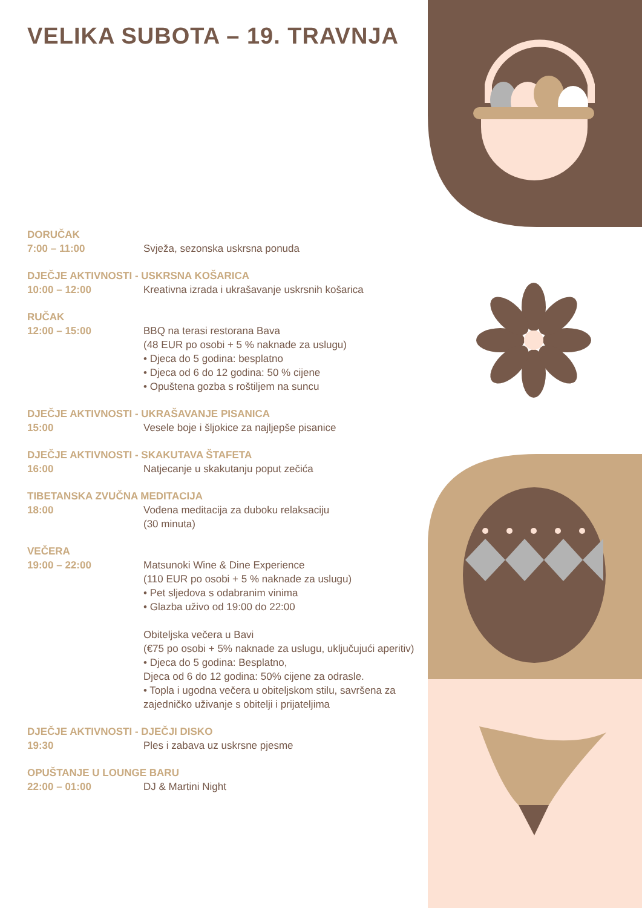VELIKA SUBOTA – 19. TRAVNJA
DORUČAK
7:00 – 11:00 Svježa, sezonska uskrsna ponuda
DJEČJE AKTIVNOSTI - USKRSNA KOŠARICA
10:00 – 12:00 Kreativna izrada i ukrašavanje uskrsnih košarica
RUČAK
12:00 – 15:00 BBQ na terasi restorana Bava
(48 EUR po osobi + 5 % naknade za uslugu)
• Djeca do 5 godina: besplatno
• Djeca od 6 do 12 godina: 50 % cijene
• Opuštena gozba s roštiljem na suncu
DJEČJE AKTIVNOSTI - UKRAŠAVANJE PISANICA
15:00 Vesele boje i šljokice za najljepše pisanice
DJEČJE AKTIVNOSTI - SKAKUTAVA ŠTAFETA
16:00 Natjecanje u skakutanju poput zečića
TIBETANSKA ZVUČNA MEDITACIJA
18:00 Vođena meditacija za duboku relaksaciju
(30 minuta)
VEČERA
19:00 – 22:00 Matsunoki Wine & Dine Experience
(110 EUR po osobi + 5 % naknade za uslugu)
• Pet sljedova s odabranim vinima
• Glazba uživo od 19:00 do 22:00
Obiteljska večera u Bavi
(€75 po osobi + 5% naknade za uslugu, uključujući aperitiv)
• Djeca do 5 godina: Besplatno,
Djeca od 6 do 12 godina: 50% cijene za odrasle.
• Topla i ugodna večera u obiteljskom stilu, savršena za zajedničko uživanje s obitelji i prijateljima
DJEČJE AKTIVNOSTI - DJEČJI DISKO
19:30 Ples i zabava uz uskrsne pjesme
OPUŠTANJE U LOUNGE BARU
22:00 – 01:00 DJ & Martini Night